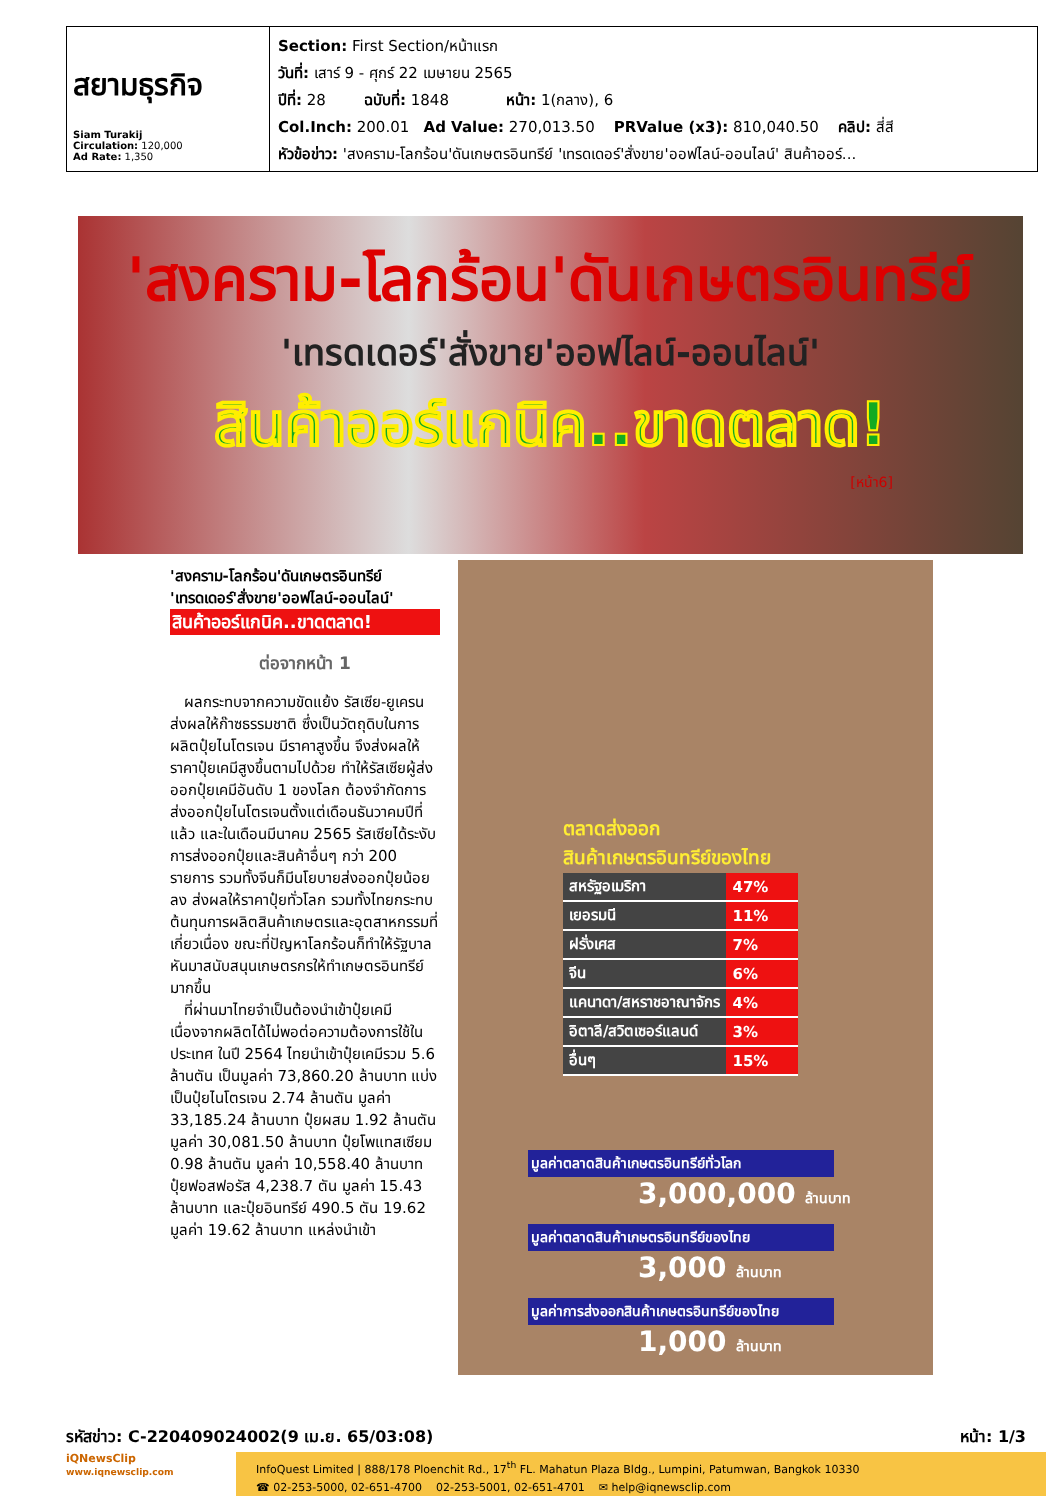สยามธุรกิจ
Siam Turakij
Circulation: 120,000
Ad Rate: 1,350
Section: First Section/หน้าแรก
วันที่: เสาร์ 9 - ศุกร์ 22 เมษายน 2565
ปีที่: 28 ฉบับที่: 1848 หน้า: 1(กลาง), 6
Col.Inch: 200.01 Ad Value: 270,013.50 PRValue (x3): 810,040.50 คลิป: สี่สี
หัวข้อข่าว: 'สงคราม-โลกร้อน'ดันเกษตรอินทรีย์ 'เทรดเดอร์'สั่งขาย'ออฟไลน์-ออนไลน์' สินค้าออร์...
'สงคราม-โลกร้อน'ดันเกษตรอินทรีย์
'เทรดเดอร์'สั่งขาย'ออฟไลน์-ออนไลน์'
สินค้าออร์แกนิค..ขาดตลาด!
[หน้า6]
'สงคราม-โลกร้อน'ดันเกษตรอินทรีย์
'เทรดเดอร์'สั่งขาย'ออฟไลน์-ออนไลน์'
สินค้าออร์แกนิค..ขาดตลาด!
ต่อจากหน้า 1
ผลกระทบจากความขัดแย้ง รัสเซีย-ยูเครน ส่งผลให้ก๊าซธรรมชาติ ซึ่งเป็นวัตถุดิบในการผลิตปุ๋ยไนโตรเจน มีราคาสูงขึ้น จึงส่งผลให้ราคาปุ๋ยเคมีสูงขึ้นตามไปด้วย ทำให้รัสเซียผู้ส่งออกปุ๋ยเคมีอันดับ 1 ของโลก ต้องจำกัดการส่งออกปุ๋ยไนโตรเจนตั้งแต่เดือนธันวาคมปีที่แล้ว และในเดือนมีนาคม 2565 รัสเซียได้ระงับการส่งออกปุ๋ยและสินค้าอื่นๆ กว่า 200 รายการ รวมทั้งจีนก็มีนโยบายส่งออกปุ๋ยน้อยลง ส่งผลให้ราคาปุ๋ยทั่วโลก รวมทั้งไทยกระทบต้นทุนการผลิตสินค้าเกษตรและอุตสาหกรรมที่เกี่ยวเนื่อง ขณะที่ปัญหาโลกร้อนก็ทำให้รัฐบาลหันมาสนับสนุนเกษตรกรให้ทำเกษตรอินทรีย์มากขึ้น
ที่ผ่านมาไทยจำเป็นต้องนำเข้าปุ๋ยเคมี เนื่องจากผลิตได้ไม่พอต่อความต้องการใช้ในประเทศ ในปี 2564 ไทยนำเข้าปุ๋ยเคมีรวม 5.6 ล้านตัน เป็นมูลค่า 73,860.20 ล้านบาท แบ่งเป็นปุ๋ยไนโตรเจน 2.74 ล้านตัน มูลค่า 33,185.24 ล้านบาท ปุ๋ยผสม 1.92 ล้านตัน มูลค่า 30,081.50 ล้านบาท ปุ๋ยโพแทสเซียม 0.98 ล้านตัน มูลค่า 10,558.40 ล้านบาท ปุ๋ยฟอสฟอรัส 4,238.7 ตัน มูลค่า 15.43 ล้านบาท และปุ๋ยอินทรีย์ 490.5 ตัน 19.62 มูลค่า 19.62 ล้านบาท แหล่งนำเข้า
ตลาดส่งออก
สินค้าเกษตรอินทรีย์ของไทย
| สหรัฐอเมริกา | 47% |
| เยอรมนี | 11% |
| ฝรั่งเศส | 7% |
| จีน | 6% |
| แคนาดา/สหราชอาณาจักร | 4% |
| อิตาลี/สวิตเซอร์แลนด์ | 3% |
| อื่นๆ | 15% |
มูลค่าตลาดสินค้าเกษตรอินทรีย์ทั่วโลก
3,000,000 ล้านบาท
มูลค่าตลาดสินค้าเกษตรอินทรีย์ของไทย
3,000 ล้านบาท
มูลค่าการส่งออกสินค้าเกษตรอินทรีย์ของไทย
1,000 ล้านบาท
รหัสข่าว: C-220409024002(9 เม.ย. 65/03:08) หน้า: 1/3
iQNewsClip
www.iqnewsclip.com
InfoQuest Limited | 888/178 Ploenchit Rd., 17<sup>th</sup> FL. Mahatun Plaza Bldg., Lumpini, Patumwan, Bangkok 10330
☎ 02-253-5000, 02-651-4700 02-253-5001, 02-651-4701 ✉ help@iqnewsclip.com